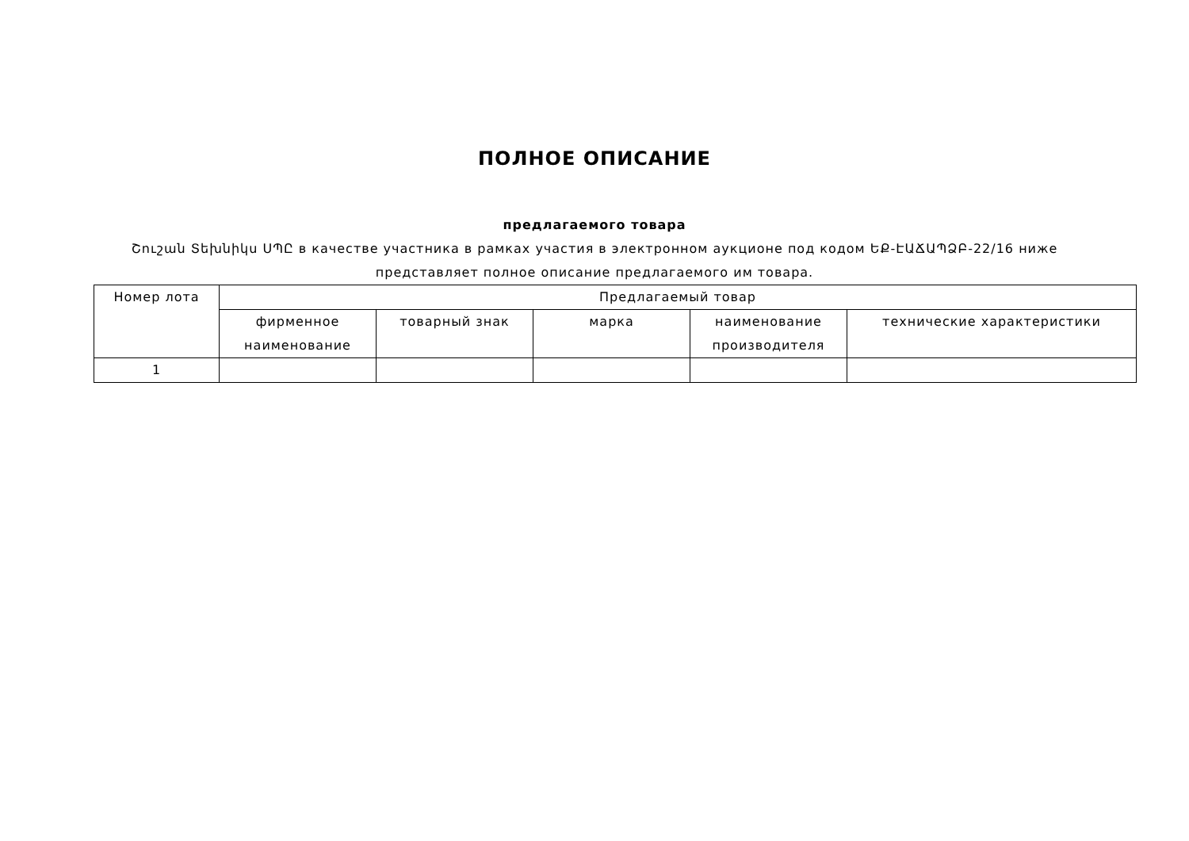ПОЛНОЕ ОПИСАНИЕ
предлагаемого товара
Շուշան Տեխնիկս ՍՊԸ в качестве участника в рамках участия в электронном аукционе под кодом ԵՔ-ԷԱՃԱՊՁԲ-22/16 ниже представляет полное описание предлагаемого им товара.
| Номер лота | Предлагаемый товар | | | | |
| --- | --- | --- | --- | --- | --- |
| | фирменное наименование | товарный знак | марка | наименование производителя | технические характеристики |
| 1 | | | | | |